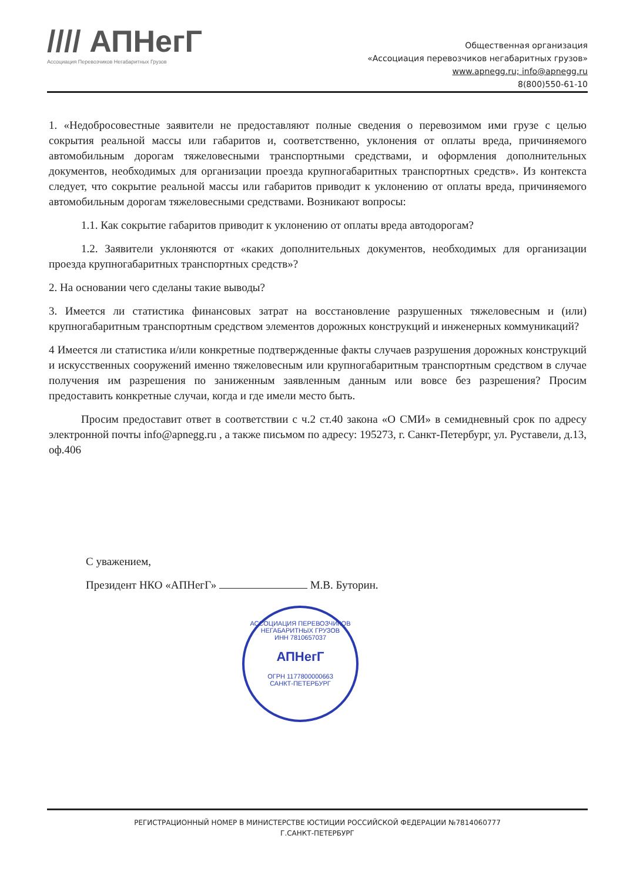//// АПНегГ
Ассоциация Перевозчиков Негабаритных Грузов
Общественная организация
«Ассоциация перевозчиков негабаритных грузов»
www.apnegg.ru; info@apnegg.ru
8(800)550-61-10
1. «Недобросовестные заявители не предоставляют полные сведения о перевозимом ими грузе с целью сокрытия реальной массы или габаритов и, соответственно, уклонения от оплаты вреда, причиняемого автомобильным дорогам тяжеловесными транспортными средствами, и оформления дополнительных документов, необходимых для организации проезда крупногабаритных транспортных средств». Из контекста следует, что сокрытие реальной массы или габаритов приводит к уклонению от оплаты вреда, причиняемого автомобильным дорогам тяжеловесными средствами. Возникают вопросы:
1.1. Как сокрытие габаритов приводит к уклонению от оплаты вреда автодорогам?
1.2. Заявители уклоняются от «каких дополнительных документов, необходимых для организации проезда крупногабаритных транспортных средств»?
2. На основании чего сделаны такие выводы?
3. Имеется ли статистика финансовых затрат на восстановление разрушенных тяжеловесным и (или) крупногабаритным транспортным средством элементов дорожных конструкций и инженерных коммуникаций?
4 Имеется ли статистика и/или конкретные подтвержденные факты случаев разрушения дорожных конструкций и искусственных сооружений именно тяжеловесным или крупногабаритным транспортным средством в случае получения им разрешения по заниженным заявленным данным или вовсе без разрешения? Просим предоставить конкретные случаи, когда и где имели место быть.
Просим предоставит ответ в соответствии с ч.2 ст.40 закона «О СМИ» в семидневный срок по адресу электронной почты info@apnegg.ru , а также письмом по адресу: 195273, г. Санкт-Петербург, ул. Руставели, д.13, оф.406
С уважением,
Президент НКО «АПНегГ» М.В. Буторин.
АССОЦИАЦИЯ ПЕРЕВОЗЧИКОВ НЕГАБАРИТНЫХ ГРУЗОВ
ИНН 7810657037
АПНегГ
ОГРН 1177800000663
САНКТ-ПЕТЕРБУРГ
РЕГИСТРАЦИОННЫЙ НОМЕР В МИНИСТЕРСТВЕ ЮСТИЦИИ РОССИЙСКОЙ ФЕДЕРАЦИИ №7814060777
Г.САНКТ-ПЕТЕРБУРГ